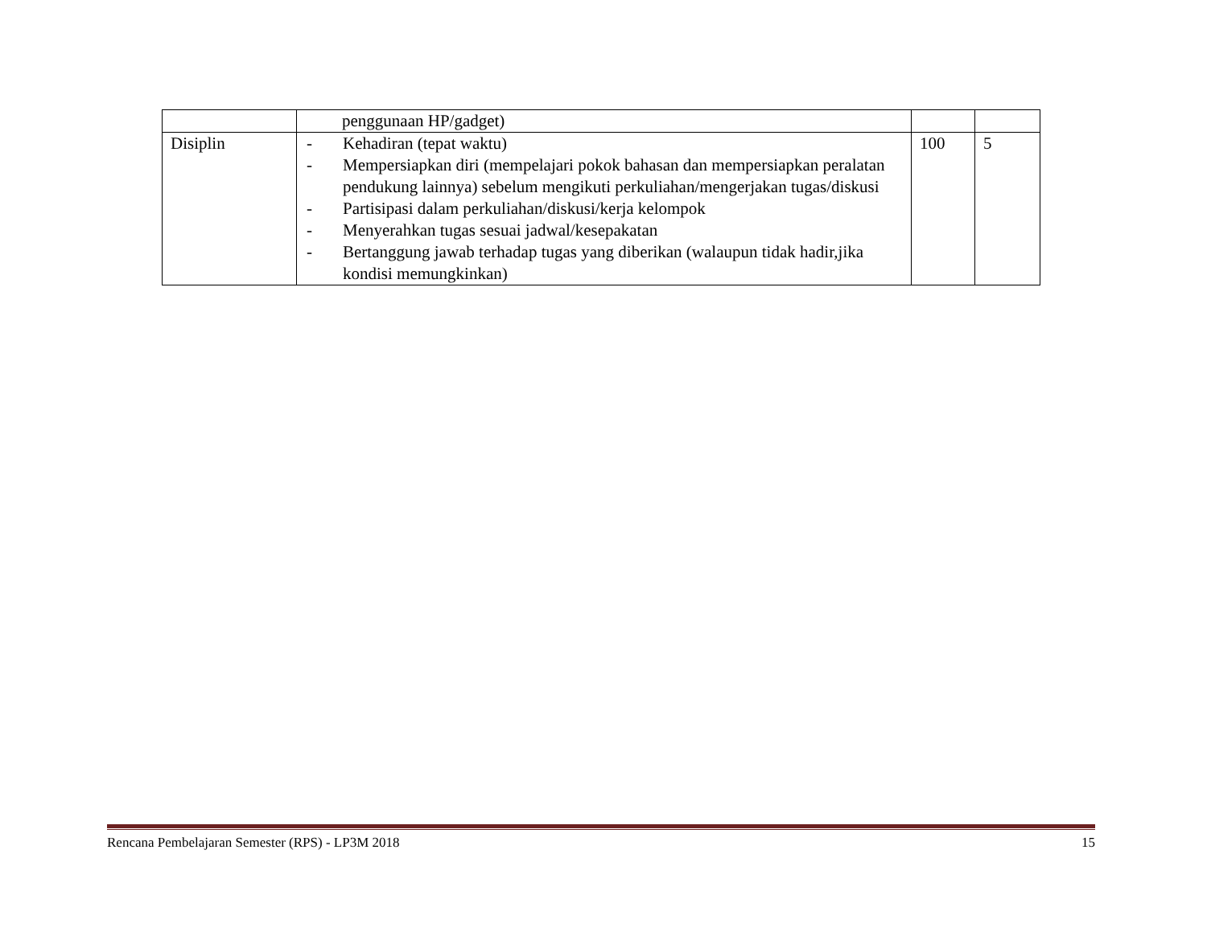| | penggunaan HP/gadget) | | |
| Disiplin | - Kehadiran (tepat waktu) - Mempersiapkan diri (mempelajari pokok bahasan dan mempersiapkan peralatan pendukung lainnya) sebelum mengikuti perkuliahan/mengerjakan tugas/diskusi - Partisipasi dalam perkuliahan/diskusi/kerja kelompok - Menyerahkan tugas sesuai jadwal/kesepakatan - Bertanggung jawab terhadap tugas yang diberikan (walaupun tidak hadir,jika kondisi memungkinkan) | 100 | 5 |
Rencana Pembelajaran Semester (RPS) - LP3M 2018 15